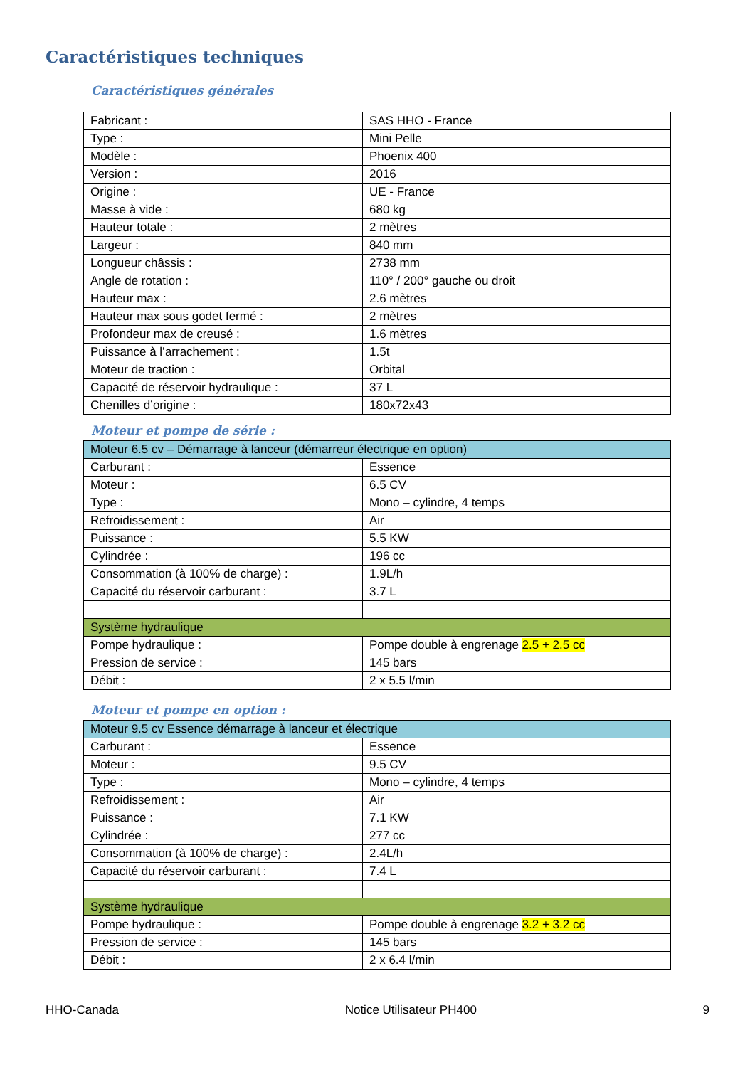Caractéristiques techniques
Caractéristiques générales
| Fabricant : | SAS HHO - France |
| Type : | Mini Pelle |
| Modèle : | Phoenix 400 |
| Version : | 2016 |
| Origine : | UE - France |
| Masse à vide : | 680 kg |
| Hauteur totale : | 2 mètres |
| Largeur : | 840 mm |
| Longueur châssis : | 2738 mm |
| Angle de rotation : | 110° / 200° gauche ou droit |
| Hauteur max : | 2.6 mètres |
| Hauteur max sous godet fermé : | 2 mètres |
| Profondeur max de creusé : | 1.6 mètres |
| Puissance à l’arrachement : | 1.5t |
| Moteur de traction : | Orbital |
| Capacité de réservoir hydraulique : | 37 L |
| Chenilles d’origine : | 180x72x43 |
Moteur et pompe de série :
| Moteur 6.5 cv – Démarrage à lanceur (démarreur électrique en option) | |
| Carburant : | Essence |
| Moteur : | 6.5 CV |
| Type : | Mono – cylindre, 4 temps |
| Refroidissement : | Air |
| Puissance : | 5.5 KW |
| Cylindrée : | 196 cc |
| Consommation (à 100% de charge) : | 1.9L/h |
| Capacité du réservoir carburant : | 3.7 L |
| Système hydraulique | |
| Pompe hydraulique : | Pompe double à engrenage 2.5 + 2.5 cc |
| Pression de service : | 145 bars |
| Débit : | 2 x 5.5 l/min |
Moteur et pompe en option :
| Moteur 9.5 cv Essence démarrage à lanceur et électrique | |
| Carburant : | Essence |
| Moteur : | 9.5 CV |
| Type : | Mono – cylindre, 4 temps |
| Refroidissement : | Air |
| Puissance : | 7.1 KW |
| Cylindrée : | 277 cc |
| Consommation (à 100% de charge) : | 2.4L/h |
| Capacité du réservoir carburant : | 7.4 L |
| Système hydraulique | |
| Pompe hydraulique : | Pompe double à engrenage 3.2 + 3.2 cc |
| Pression de service : | 145 bars |
| Débit : | 2 x 6.4 l/min |
HHO-Canada Notice Utilisateur PH400 9